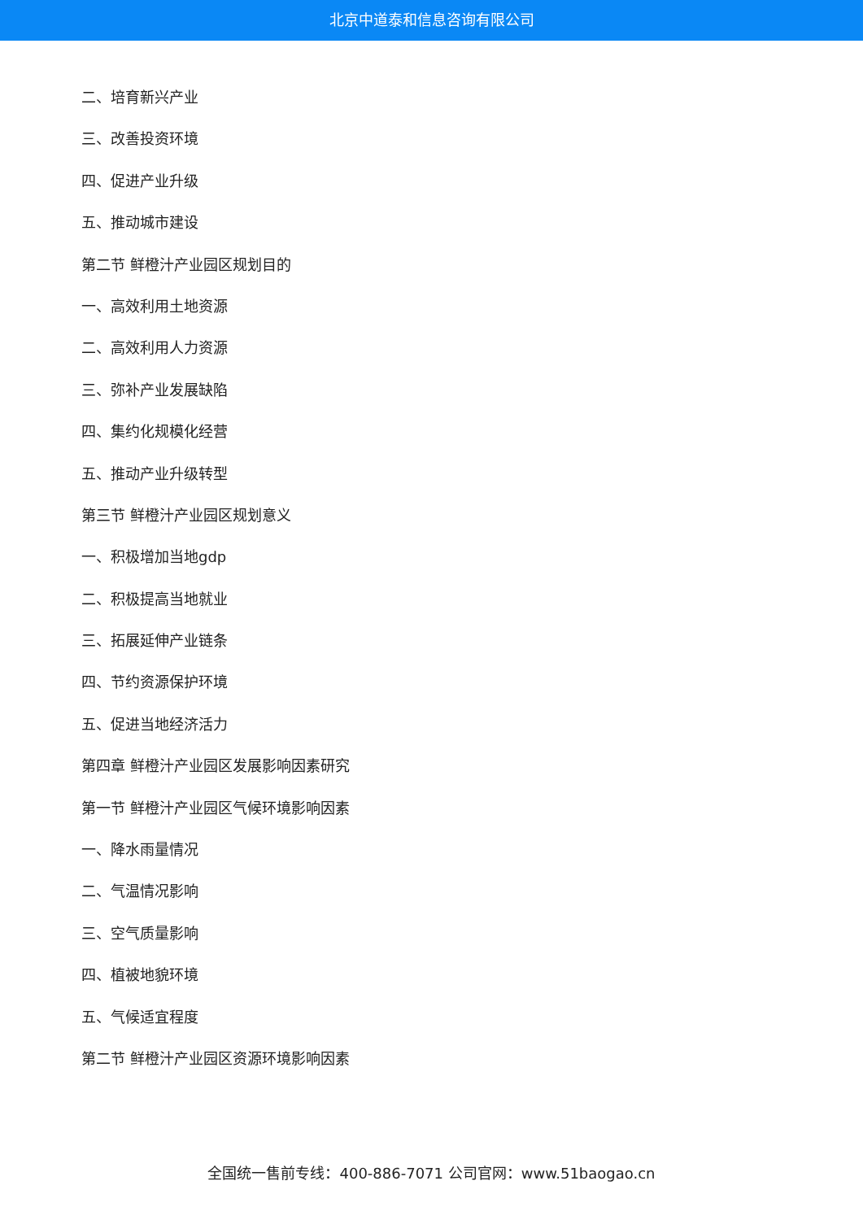北京中道泰和信息咨询有限公司
二、培育新兴产业
三、改善投资环境
四、促进产业升级
五、推动城市建设
第二节 鲜橙汁产业园区规划目的
一、高效利用土地资源
二、高效利用人力资源
三、弥补产业发展缺陷
四、集约化规模化经营
五、推动产业升级转型
第三节 鲜橙汁产业园区规划意义
一、积极增加当地gdp
二、积极提高当地就业
三、拓展延伸产业链条
四、节约资源保护环境
五、促进当地经济活力
第四章 鲜橙汁产业园区发展影响因素研究
第一节 鲜橙汁产业园区气候环境影响因素
一、降水雨量情况
二、气温情况影响
三、空气质量影响
四、植被地貌环境
五、气候适宜程度
第二节 鲜橙汁产业园区资源环境影响因素
全国统一售前专线：400-886-7071 公司官网：www.51baogao.cn